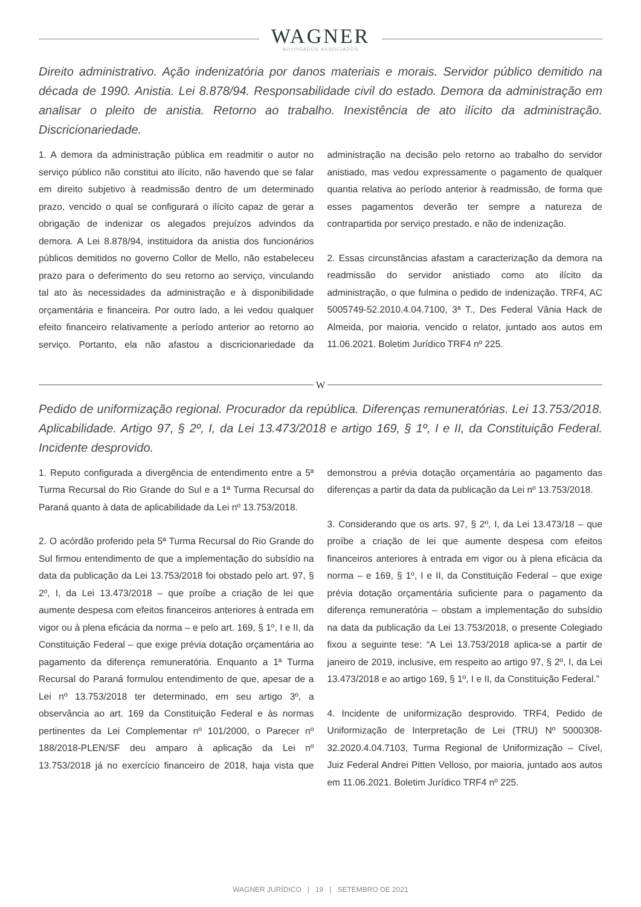WAGNER
ADVOGADOS ASSOCIADOS
Direito administrativo. Ação indenizatória por danos materiais e morais. Servidor público demitido na década de 1990. Anistia. Lei 8.878/94. Responsabilidade civil do estado. Demora da administração em analisar o pleito de anistia. Retorno ao trabalho. Inexistência de ato ilícito da administração. Discricionariedade.
1. A demora da administração pública em readmitir o autor no serviço público não constitui ato ilícito, não havendo que se falar em direito subjetivo à readmissão dentro de um determinado prazo, vencido o qual se configurará o ilícito capaz de gerar a obrigação de indenizar os alegados prejuízos advindos da demora. A Lei 8.878/94, instituidora da anistia dos funcionários públicos demitidos no governo Collor de Mello, não estabeleceu prazo para o deferimento do seu retorno ao serviço, vinculando tal ato às necessidades da administração e à disponibilidade orçamentária e financeira. Por outro lado, a lei vedou qualquer efeito financeiro relativamente a período anterior ao retorno ao serviço. Portanto, ela não afastou a discricionariedade da administração na decisão pelo retorno ao trabalho do servidor anistiado, mas vedou expressamente o pagamento de qualquer quantia relativa ao período anterior à readmissão, de forma que esses pagamentos deverão ter sempre a natureza de contrapartida por serviço prestado, e não de indenização.
2. Essas circunstâncias afastam a caracterização da demora na readmissão do servidor anistiado como ato ilícito da administração, o que fulmina o pedido de indenização. TRF4, AC 5005749-52.2010.4.04.7100, 3ª T., Des Federal Vânia Hack de Almeida, por maioria, vencido o relator, juntado aos autos em 11.06.2021. Boletim Jurídico TRF4 nº 225.
W
Pedido de uniformização regional. Procurador da república. Diferenças remuneratórias. Lei 13.753/2018. Aplicabilidade. Artigo 97, § 2º, I, da Lei 13.473/2018 e artigo 169, § 1º, I e II, da Constituição Federal. Incidente desprovido.
1. Reputo configurada a divergência de entendimento entre a 5ª Turma Recursal do Rio Grande do Sul e a 1ª Turma Recursal do Paraná quanto à data de aplicabilidade da Lei nº 13.753/2018.
2. O acórdão proferido pela 5ª Turma Recursal do Rio Grande do Sul firmou entendimento de que a implementação do subsídio na data da publicação da Lei 13.753/2018 foi obstado pelo art. 97, § 2º, I, da Lei 13.473/2018 – que proíbe a criação de lei que aumente despesa com efeitos financeiros anteriores à entrada em vigor ou à plena eficácia da norma – e pelo art. 169, § 1º, I e II, da Constituição Federal – que exige prévia dotação orçamentária ao pagamento da diferença remuneratória. Enquanto a 1ª Turma Recursal do Paraná formulou entendimento de que, apesar de a Lei nº 13.753/2018 ter determinado, em seu artigo 3º, a observância ao art. 169 da Constituição Federal e às normas pertinentes da Lei Complementar nº 101/2000, o Parecer nº 188/2018-PLEN/SF deu amparo à aplicação da Lei nº 13.753/2018 já no exercício financeiro de 2018, haja vista que demonstrou a prévia dotação orçamentária ao pagamento das diferenças a partir da data da publicação da Lei nº 13.753/2018.
3. Considerando que os arts. 97, § 2º, I, da Lei 13.473/18 – que proíbe a criação de lei que aumente despesa com efeitos financeiros anteriores à entrada em vigor ou à plena eficácia da norma – e 169, § 1º, I e II, da Constituição Federal – que exige prévia dotação orçamentária suficiente para o pagamento da diferença remuneratória – obstam a implementação do subsídio na data da publicação da Lei 13.753/2018, o presente Colegiado fixou a seguinte tese: “A Lei 13.753/2018 aplica-se a partir de janeiro de 2019, inclusive, em respeito ao artigo 97, § 2º, I, da Lei 13.473/2018 e ao artigo 169, § 1º, I e II, da Constituição Federal.”
4. Incidente de uniformização desprovido. TRF4, Pedido de Uniformização de Interpretação de Lei (TRU) Nº 5000308-32.2020.4.04.7103, Turma Regional de Uniformização – Cível, Juiz Federal Andrei Pitten Velloso, por maioria, juntado aos autos em 11.06.2021. Boletim Jurídico TRF4 nº 225.
WAGNER JURÍDICO | 19 | SETEMBRO DE 2021